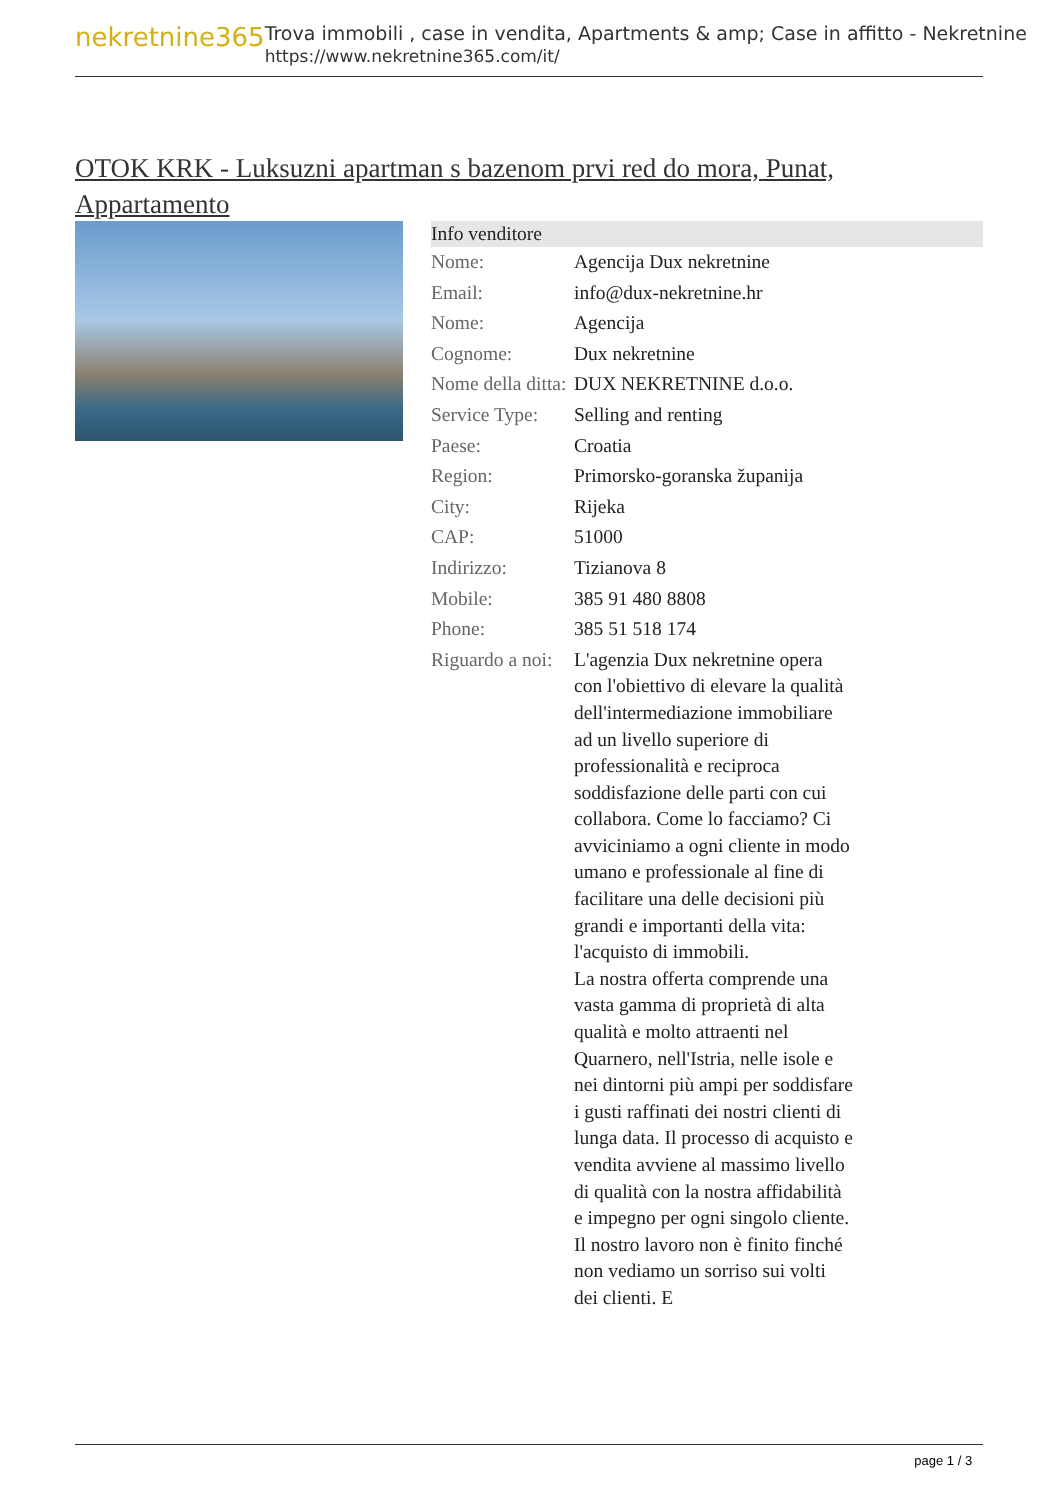nekretnine365
Trova immobili , case in vendita, Apartments & amp; Case in affitto - Nekretnine
https://www.nekretnine365.com/it/
OTOK KRK - Luksuzni apartman s bazenom prvi red do mora, Punat, Appartamento
| Info venditore | |
| --- | --- |
| Nome: | Agencija Dux nekretnine |
| Email: | info@dux-nekretnine.hr |
| Nome: | Agencija |
| Cognome: | Dux nekretnine |
| Nome della ditta: | DUX NEKRETNINE d.o.o. |
| Service Type: | Selling and renting |
| Paese: | Croatia |
| Region: | Primorsko-goranska županija |
| City: | Rijeka |
| CAP: | 51000 |
| Indirizzo: | Tizianova 8 |
| Mobile: | 385 91 480 8808 |
| Phone: | 385 51 518 174 |
| Riguardo a noi: | L'agenzia Dux nekretnine opera con l'obiettivo di elevare la qualità dell'intermediazione immobiliare ad un livello superiore di professionalità e reciproca soddisfazione delle parti con cui collabora. Come lo facciamo? Ci avviciniamo a ogni cliente in modo umano e professionale al fine di facilitare una delle decisioni più grandi e importanti della vita: l'acquisto di immobili. La nostra offerta comprende una vasta gamma di proprietà di alta qualità e molto attraenti nel Quarnero, nell'Istria, nelle isole e nei dintorni più ampi per soddisfare i gusti raffinati dei nostri clienti di lunga data. Il processo di acquisto e vendita avviene al massimo livello di qualità con la nostra affidabilità e impegno per ogni singolo cliente. Il nostro lavoro non è finito finché non vediamo un sorriso sui volti dei clienti. E |
page 1 / 3